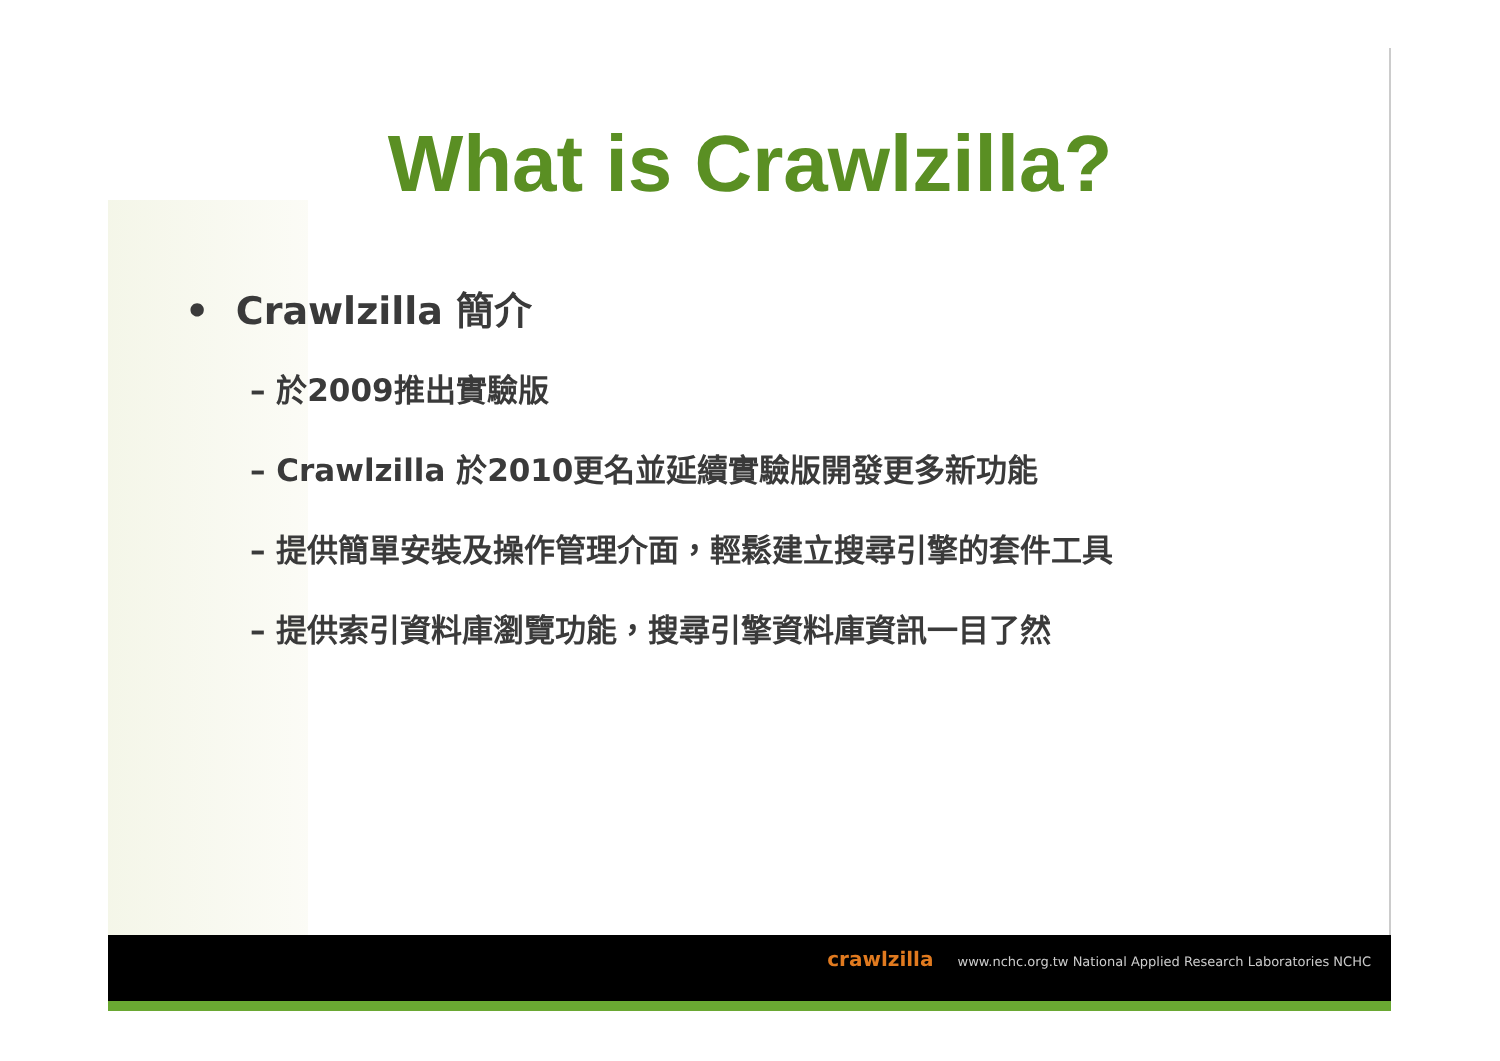What is Crawlzilla?
• Crawlzilla 簡介
– 於2009推出實驗版
– Crawlzilla 於2010更名並延續實驗版開發更多新功能
– 提供簡單安裝及操作管理介面，輕鬆建立搜尋引擎的套件工具
– 提供索引資料庫瀏覽功能，搜尋引擎資料庫資訊一目了然
crawlzilla www.nchc.org.tw National Applied Research Laboratories NCHC